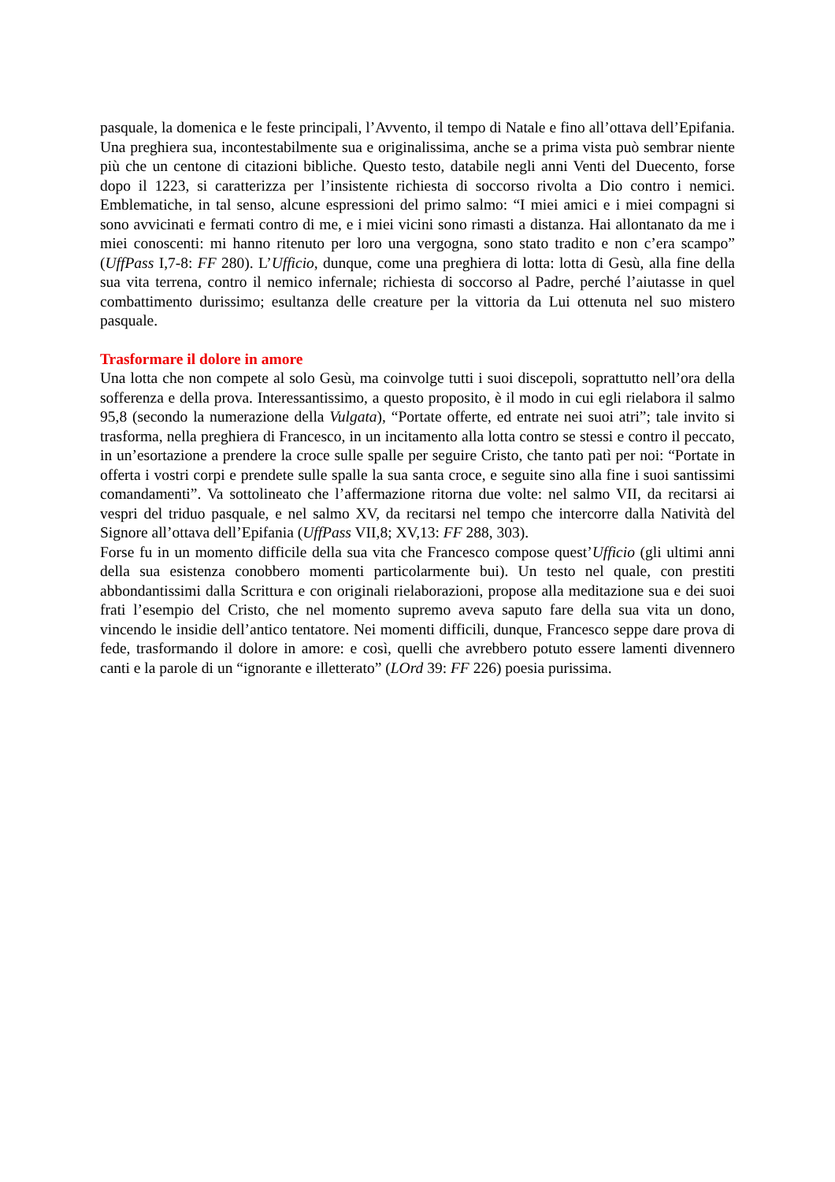pasquale, la domenica e le feste principali, l’Avvento, il tempo di Natale e fino all’ottava dell’Epifania. Una preghiera sua, incontestabilmente sua e originalissima, anche se a prima vista può sembrar niente più che un centone di citazioni bibliche. Questo testo, databile negli anni Venti del Duecento, forse dopo il 1223, si caratterizza per l’insistente richiesta di soccorso rivolta a Dio contro i nemici. Emblematiche, in tal senso, alcune espressioni del primo salmo: “I miei amici e i miei compagni si sono avvicinati e fermati contro di me, e i miei vicini sono rimasti a distanza. Hai allontanato da me i miei conoscenti: mi hanno ritenuto per loro una vergogna, sono stato tradito e non c’era scampo” (UffPass I,7-8: FF 280). L’Ufficio, dunque, come una preghiera di lotta: lotta di Gesù, alla fine della sua vita terrena, contro il nemico infernale; richiesta di soccorso al Padre, perché l’aiutasse in quel combattimento durissimo; esultanza delle creature per la vittoria da Lui ottenuta nel suo mistero pasquale.
Trasformare il dolore in amore
Una lotta che non compete al solo Gesù, ma coinvolge tutti i suoi discepoli, soprattutto nell’ora della sofferenza e della prova. Interessantissimo, a questo proposito, è il modo in cui egli rielabora il salmo 95,8 (secondo la numerazione della Vulgata), “Portate offerte, ed entrate nei suoi atri”; tale invito si trasforma, nella preghiera di Francesco, in un incitamento alla lotta contro se stessi e contro il peccato, in un’esortazione a prendere la croce sulle spalle per seguire Cristo, che tanto patì per noi: “Portate in offerta i vostri corpi e prendete sulle spalle la sua santa croce, e seguite sino alla fine i suoi santissimi comandamenti”. Va sottolineato che l’affermazione ritorna due volte: nel salmo VII, da recitarsi ai vespri del triduo pasquale, e nel salmo XV, da recitarsi nel tempo che intercorre dalla Natività del Signore all’ottava dell’Epifania (UffPass VII,8; XV,13: FF 288, 303).
Forse fu in un momento difficile della sua vita che Francesco compose quest’Ufficio (gli ultimi anni della sua esistenza conobbero momenti particolarmente bui). Un testo nel quale, con prestiti abbondantissimi dalla Scrittura e con originali rielaborazioni, propose alla meditazione sua e dei suoi frati l’esempio del Cristo, che nel momento supremo aveva saputo fare della sua vita un dono, vincendo le insidie dell’antico tentatore. Nei momenti difficili, dunque, Francesco seppe dare prova di fede, trasformando il dolore in amore: e così, quelli che avrebbero potuto essere lamenti divennero canti e la parole di un “ignorante e illetterato” (LOrd 39: FF 226) poesia purissima.